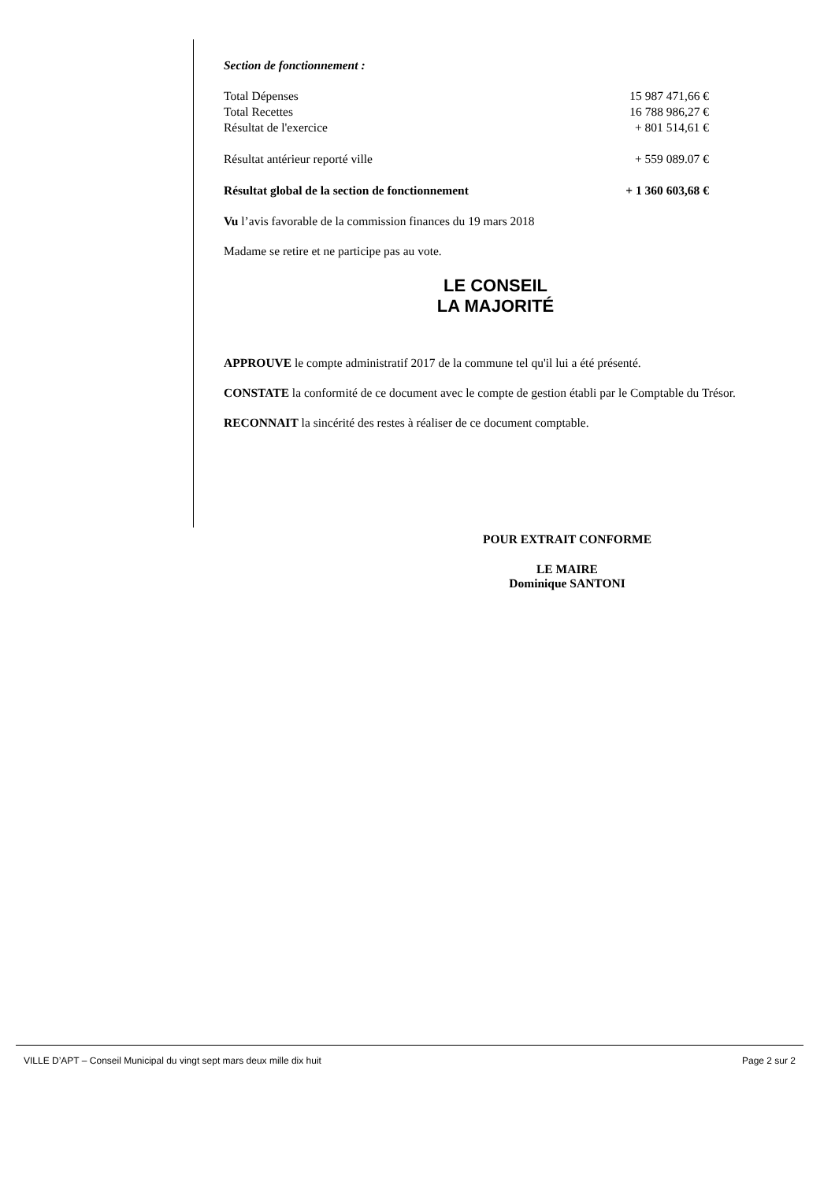Section de fonctionnement :
| Total Dépenses | 15 987 471,66 € |
| Total Recettes | 16 788 986,27 € |
| Résultat de l'exercice | + 801 514,61 € |
| Résultat antérieur reporté ville | + 559 089.07 € |
| Résultat global de la section de fonctionnement | + 1 360 603,68 € |
Vu l’avis favorable de la commission finances du 19 mars 2018
Madame se retire et ne participe pas au vote.
LE CONSEIL
LA MAJORITÉ
APPROUVE le compte administratif 2017 de la commune tel qu'il lui a été présenté.
CONSTATE la conformité de ce document avec le compte de gestion établi par le Comptable du Trésor.
RECONNAIT la sincérité des restes à réaliser de ce document comptable.
POUR EXTRAIT CONFORME
LE MAIRE
Dominique SANTONI
VILLE D’APT – Conseil Municipal du vingt sept mars deux mille dix huit Page 2 sur 2